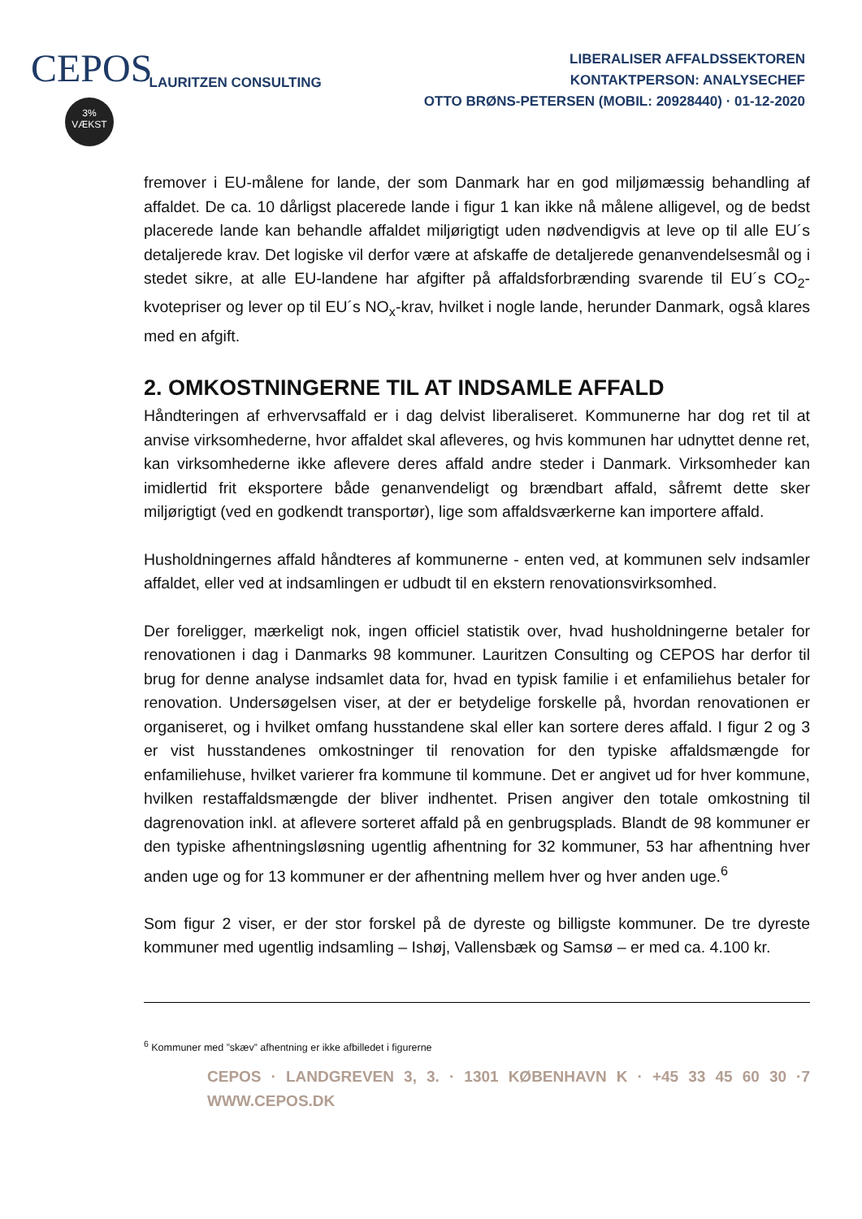CEPOS
3%
VÆKST
LAURITZEN CONSULTING
LIBERALISER AFFALDSSEKTOREN
KONTAKTPERSON: ANALYSECHEF
OTTO BRØNS-PETERSEN (MOBIL: 20928440) · 01-12-2020
fremover i EU-målene for lande, der som Danmark har en god miljømæssig behandling af affaldet. De ca. 10 dårligst placerede lande i figur 1 kan ikke nå målene alligevel, og de bedst placerede lande kan behandle affaldet miljørigtigt uden nødvendigvis at leve op til alle EU´s detaljerede krav. Det logiske vil derfor være at afskaffe de detaljerede genanvendelsesmål og i stedet sikre, at alle EU-landene har afgifter på affaldsforbrænding svarende til EU´s CO<sub>2</sub>-kvotepriser og lever op til EU´s NO<sub>x</sub>-krav, hvilket i nogle lande, herunder Danmark, også klares med en afgift.
2. OMKOSTNINGERNE TIL AT INDSAMLE AFFALD
Håndteringen af erhvervsaffald er i dag delvist liberaliseret. Kommunerne har dog ret til at anvise virksomhederne, hvor affaldet skal afleveres, og hvis kommunen har udnyttet denne ret, kan virksomhederne ikke aflevere deres affald andre steder i Danmark. Virksomheder kan imidlertid frit eksportere både genanvendeligt og brændbart affald, såfremt dette sker miljørigtigt (ved en godkendt transportør), lige som affaldsværkerne kan importere affald.
Husholdningernes affald håndteres af kommunerne - enten ved, at kommunen selv indsamler affaldet, eller ved at indsamlingen er udbudt til en ekstern renovationsvirksomhed.
Der foreligger, mærkeligt nok, ingen officiel statistik over, hvad husholdningerne betaler for renovationen i dag i Danmarks 98 kommuner. Lauritzen Consulting og CEPOS har derfor til brug for denne analyse indsamlet data for, hvad en typisk familie i et enfamiliehus betaler for renovation. Undersøgelsen viser, at der er betydelige forskelle på, hvordan renovationen er organiseret, og i hvilket omfang husstandene skal eller kan sortere deres affald. I figur 2 og 3 er vist husstandenes omkostninger til renovation for den typiske affaldsmængde for enfamiliehuse, hvilket varierer fra kommune til kommune. Det er angivet ud for hver kommune, hvilken restaffaldsmængde der bliver indhentet. Prisen angiver den totale omkostning til dagrenovation inkl. at aflevere sorteret affald på en genbrugsplads. Blandt de 98 kommuner er den typiske afhentningsløsning ugentlig afhentning for 32 kommuner, 53 har afhentning hver anden uge og for 13 kommuner er der afhentning mellem hver og hver anden uge.<sup>6</sup>
Som figur 2 viser, er der stor forskel på de dyreste og billigste kommuner. De tre dyreste kommuner med ugentlig indsamling – Ishøj, Vallensbæk og Samsø – er med ca. 4.100 kr.
<sup>6</sup> Kommuner med ”skæv” afhentning er ikke afbilledet i figurerne
CEPOS · LANDGREVEN 3, 3. · 1301 KØBENHAVN K · +45 33 45 60 30 · WWW.CEPOS.DK 7